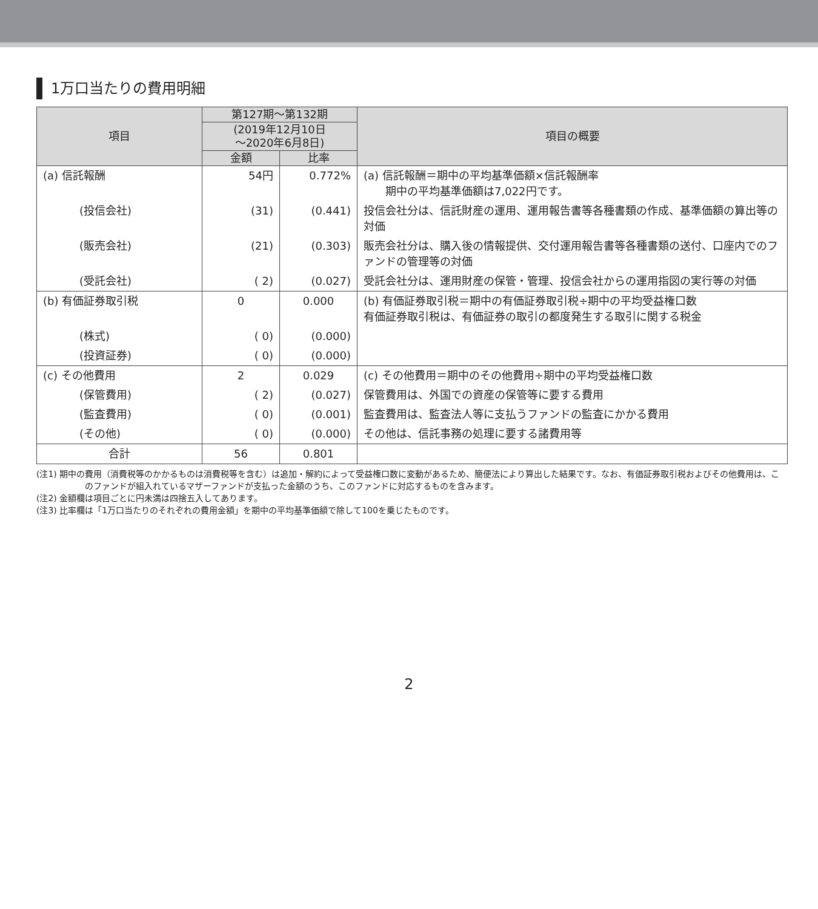1万口当たりの費用明細
| 項目 | 第127期～第132期 | | 項目の概要 |
| --- | --- | --- | --- |
| | (2019年12月10日 ～2020年6月8日) | | |
| | 金額 | 比率 | |
| (a) 信託報酬 | 54円 | 0.772% | (a) 信託報酬＝期中の平均基準価額×信託報酬率 期中の平均基準価額は7,022円です。 |
| (投信会社) | (31) | (0.441) | 投信会社分は、信託財産の運用、運用報告書等各種書類の作成、基準価額の算出等の対価 |
| (販売会社) | (21) | (0.303) | 販売会社分は、購入後の情報提供、交付運用報告書等各種書類の送付、口座内でのファンドの管理等の対価 |
| (受託会社) | ( 2) | (0.027) | 受託会社分は、運用財産の保管・管理、投信会社からの運用指図の実行等の対価 |
| (b) 有価証券取引税 | 0 | 0.000 | (b) 有価証券取引税＝期中の有価証券取引税÷期中の平均受益権口数 有価証券取引税は、有価証券の取引の都度発生する取引に関する税金 |
| (株式) | ( 0) | (0.000) | |
| (投資証券) | ( 0) | (0.000) | |
| (c) その他費用 | 2 | 0.029 | (c) その他費用＝期中のその他費用÷期中の平均受益権口数 |
| (保管費用) | ( 2) | (0.027) | 保管費用は、外国での資産の保管等に要する費用 |
| (監査費用) | ( 0) | (0.001) | 監査費用は、監査法人等に支払うファンドの監査にかかる費用 |
| (その他) | ( 0) | (0.000) | その他は、信託事務の処理に要する諸費用等 |
| 合計 | 56 | 0.801 | |
(注1) 期中の費用（消費税等のかかるものは消費税等を含む）は追加・解約によって受益権口数に変動があるため、簡便法により算出した結果です。なお、有価証券取引税およびその他費用は、このファンドが組入れているマザーファンドが支払った金額のうち、このファンドに対応するものを含みます。
(注2) 金額欄は項目ごとに円未満は四捨五入してあります。
(注3) 比率欄は「1万口当たりのそれぞれの費用金額」を期中の平均基準価額で除して100を乗じたものです。
2